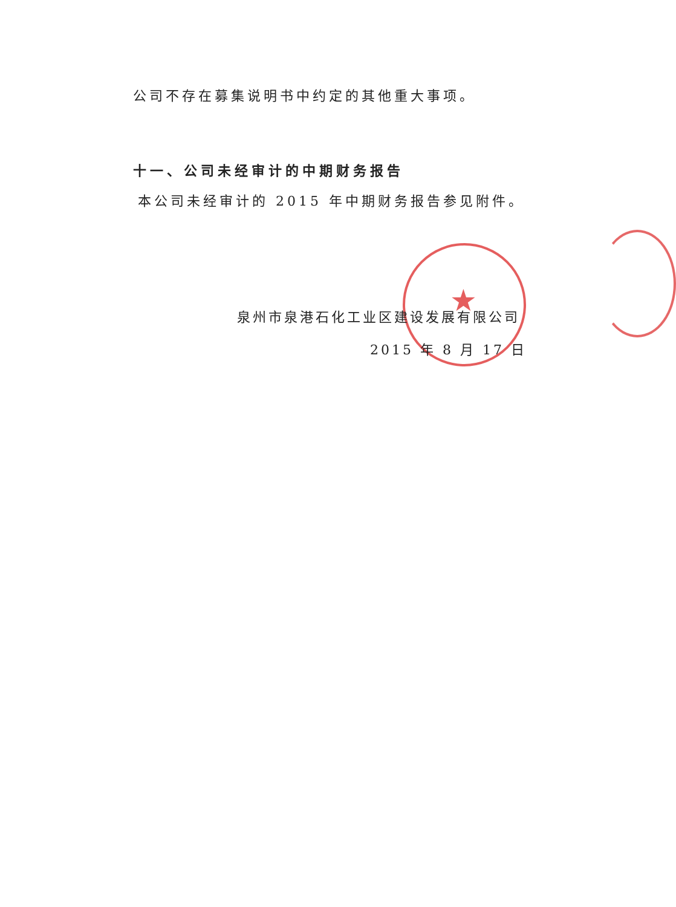★
公司不存在募集说明书中约定的其他重大事项。
十一、公司未经审计的中期财务报告
本公司未经审计的 2015 年中期财务报告参见附件。
泉州市泉港石化工业区建设发展有限公司
2015 年 8 月 17 日